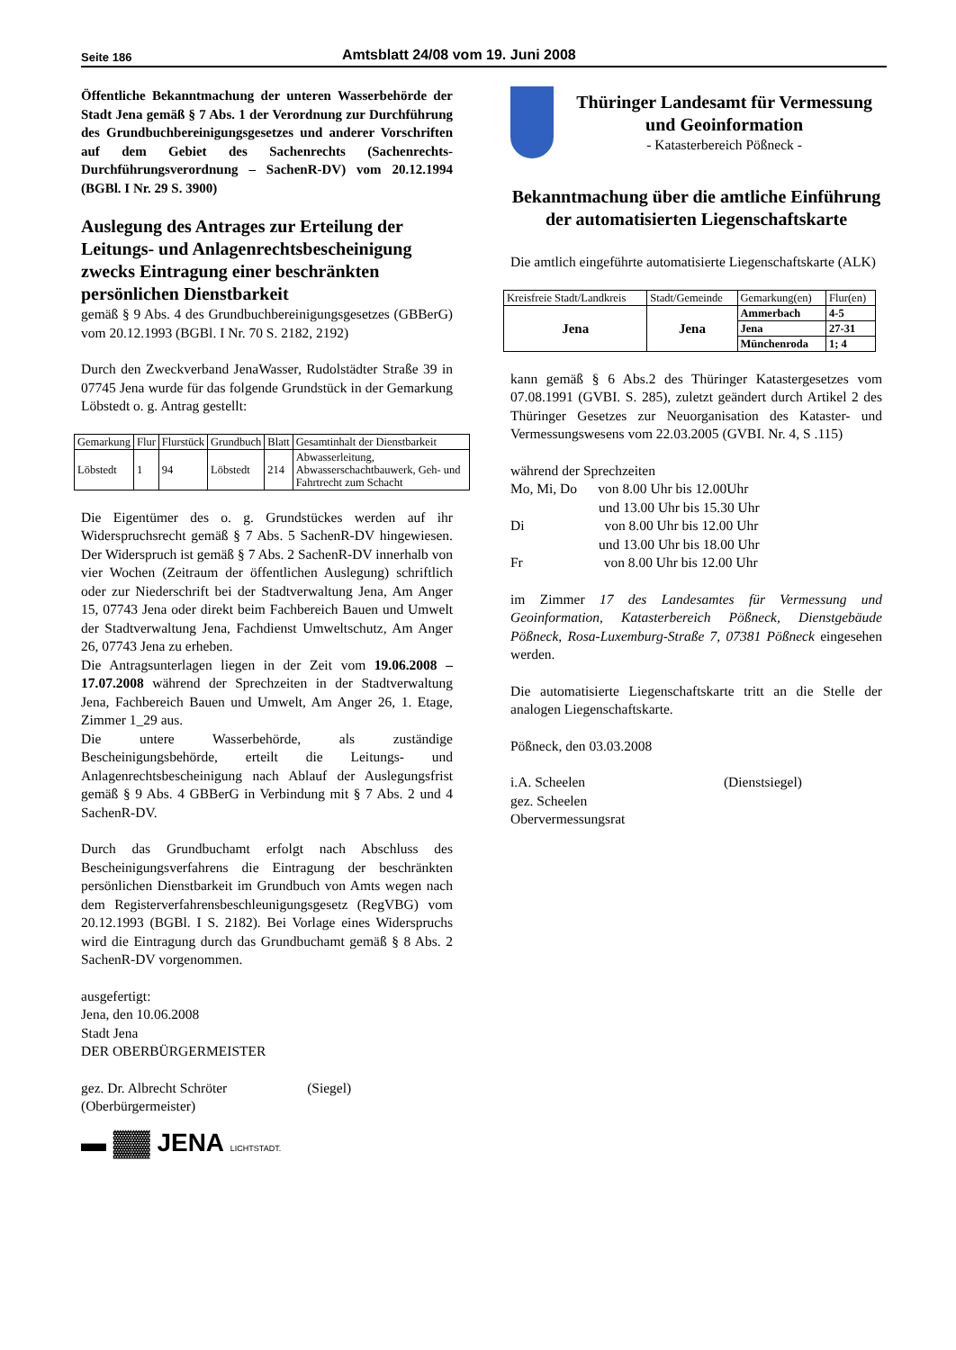Seite 186 Amtsblatt 24/08 vom 19. Juni 2008
Öffentliche Bekanntmachung der unteren Wasserbehörde der Stadt Jena gemäß § 7 Abs. 1 der Verordnung zur Durchführung des Grundbuchbereinigungsgesetzes und anderer Vorschriften auf dem Gebiet des Sachenrechts (Sachenrechts-Durchführungsverordnung – SachenR-DV) vom 20.12.1994 (BGBl. I Nr. 29 S. 3900)
Auslegung des Antrages zur Erteilung der Leitungs- und Anlagenrechtsbescheinigung zwecks Eintragung einer beschränkten persönlichen Dienstbarkeit
gemäß § 9 Abs. 4 des Grundbuchbereinigungsgesetzes (GBBerG) vom 20.12.1993 (BGBl. I Nr. 70 S. 2182, 2192)
Durch den Zweckverband JenaWasser, Rudolstädter Straße 39 in 07745 Jena wurde für das folgende Grundstück in der Gemarkung Löbstedt o. g. Antrag gestellt:
| Gemarkung | Flur | Flurstück | Grundbuch | Blatt | Gesamtinhalt der Dienstbarkeit |
| Löbstedt | 1 | 94 | Löbstedt | 214 | Abwasserleitung, Abwasserschachtbauwerk, Geh- und Fahrtrecht zum Schacht |
Die Eigentümer des o. g. Grundstückes werden auf ihr Widerspruchsrecht gemäß § 7 Abs. 5 SachenR-DV hingewiesen. Der Widerspruch ist gemäß § 7 Abs. 2 SachenR-DV innerhalb von vier Wochen (Zeitraum der öffentlichen Auslegung) schriftlich oder zur Niederschrift bei der Stadtverwaltung Jena, Am Anger 15, 07743 Jena oder direkt beim Fachbereich Bauen und Umwelt der Stadtverwaltung Jena, Fachdienst Umweltschutz, Am Anger 26, 07743 Jena zu erheben.
Die Antragsunterlagen liegen in der Zeit vom 19.06.2008 – 17.07.2008 während der Sprechzeiten in der Stadtverwaltung Jena, Fachbereich Bauen und Umwelt, Am Anger 26, 1. Etage, Zimmer 1_29 aus.
Die untere Wasserbehörde, als zuständige Bescheinigungsbehörde, erteilt die Leitungs- und Anlagenrechtsbescheinigung nach Ablauf der Auslegungsfrist gemäß § 9 Abs. 4 GBBerG in Verbindung mit § 7 Abs. 2 und 4 SachenR-DV.
Durch das Grundbuchamt erfolgt nach Abschluss des Bescheinigungsverfahrens die Eintragung der beschränkten persönlichen Dienstbarkeit im Grundbuch von Amts wegen nach dem Registerverfahrensbeschleunigungsgesetz (RegVBG) vom 20.12.1993 (BGBl. I S. 2182). Bei Vorlage eines Widerspruchs wird die Eintragung durch das Grundbuchamt gemäß § 8 Abs. 2 SachenR-DV vorgenommen.
ausgefertigt:
Jena, den 10.06.2008
Stadt Jena
DER OBERBÜRGERMEISTER
gez. Dr. Albrecht Schröter (Siegel)
(Oberbürgermeister)
▬ ▓▓ JENA LICHTSTADT.
Thüringer Landesamt für Vermessung und Geoinformation
- Katasterbereich Pößneck -
Bekanntmachung über die amtliche Einführung der automatisierten Liegenschaftskarte
Die amtlich eingeführte automatisierte Liegenschaftskarte (ALK)
| Kreisfreie Stadt/Landkreis | Stadt/Gemeinde | Gemarkung(en) | Flur(en) |
| Jena | Jena | Ammerbach | 4-5 |
| | | Jena | 27-31 |
| | | Münchenroda | 1; 4 |
kann gemäß § 6 Abs.2 des Thüringer Katastergesetzes vom 07.08.1991 (GVBI. S. 285), zuletzt geändert durch Artikel 2 des Thüringer Gesetzes zur Neuorganisation des Kataster- und Vermessungswesens vom 22.03.2005 (GVBI. Nr. 4, S .115)
während der Sprechzeiten
Mo, Mi, Do von 8.00 Uhr bis 12.00Uhr
und 13.00 Uhr bis 15.30 Uhr
Di von 8.00 Uhr bis 12.00 Uhr
und 13.00 Uhr bis 18.00 Uhr
Fr von 8.00 Uhr bis 12.00 Uhr
im Zimmer 17 des Landesamtes für Vermessung und Geoinformation, Katasterbereich Pößneck, Dienstgebäude Pößneck, Rosa-Luxemburg-Straße 7, 07381 Pößneck eingesehen werden.
Die automatisierte Liegenschaftskarte tritt an die Stelle der analogen Liegenschaftskarte.
Pößneck, den 03.03.2008
i.A. Scheelen (Dienstsiegel)
gez. Scheelen
Obervermessungsrat